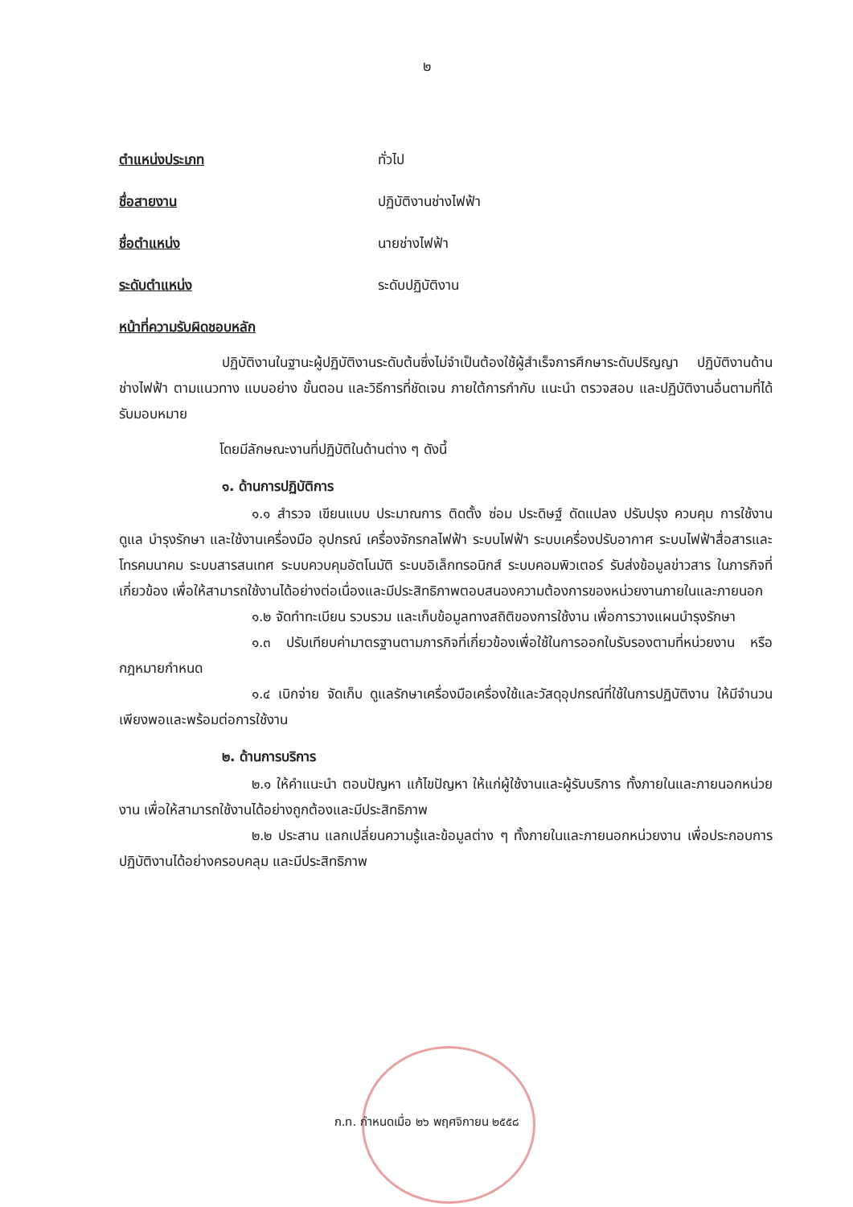๒
ตำแหน่งประเภท ทั่วไป
ชื่อสายงาน ปฏิบัติงานช่างไฟฟ้า
ชื่อตำแหน่ง นายช่างไฟฟ้า
ระดับตำแหน่ง ระดับปฏิบัติงาน
หน้าที่ความรับผิดชอบหลัก
ปฏิบัติงานในฐานะผู้ปฏิบัติงานระดับต้นซึ่งไม่จำเป็นต้องใช้ผู้สำเร็จการศึกษาระดับปริญญา ปฏิบัติงานด้านช่างไฟฟ้า ตามแนวทาง แบบอย่าง ขั้นตอน และวิธีการที่ชัดเจน ภายใต้การกำกับ แนะนำ ตรวจสอบ และปฏิบัติงานอื่นตามที่ได้รับมอบหมาย
โดยมีลักษณะงานที่ปฏิบัติในด้านต่าง ๆ ดังนี้
๑. ด้านการปฏิบัติการ
๑.๑ สำรวจ เขียนแบบ ประมาณการ ติดตั้ง ซ่อม ประดิษฐ์ ดัดแปลง ปรับปรุง ควบคุม การใช้งาน ดูแล บำรุงรักษา และใช้งานเครื่องมือ อุปกรณ์ เครื่องจักรกลไฟฟ้า ระบบไฟฟ้า ระบบเครื่องปรับอากาศ ระบบไฟฟ้าสื่อสารและโทรคมนาคม ระบบสารสนเทศ ระบบควบคุมอัตโนมัติ ระบบอิเล็กทรอนิกส์ ระบบคอมพิวเตอร์ รับส่งข้อมูลข่าวสาร ในภารกิจที่เกี่ยวข้อง เพื่อให้สามารถใช้งานได้อย่างต่อเนื่องและมีประสิทธิภาพตอบสนองความต้องการของหน่วยงานภายในและภายนอก
๑.๒ จัดทำทะเบียน รวบรวม และเก็บข้อมูลทางสถิติของการใช้งาน เพื่อการวางแผนบำรุงรักษา
๑.๓ ปรับเทียบค่ามาตรฐานตามภารกิจที่เกี่ยวข้องเพื่อใช้ในการออกใบรับรองตามที่หน่วยงาน หรือกฎหมายกำหนด
๑.๔ เบิกจ่าย จัดเก็บ ดูแลรักษาเครื่องมือเครื่องใช้และวัสดุอุปกรณ์ที่ใช้ในการปฏิบัติงาน ให้มีจำนวนเพียงพอและพร้อมต่อการใช้งาน
๒. ด้านการบริการ
๒.๑ ให้คำแนะนำ ตอบปัญหา แก้ไขปัญหา ให้แก่ผู้ใช้งานและผู้รับบริการ ทั้งภายในและภายนอกหน่วยงาน เพื่อให้สามารถใช้งานได้อย่างถูกต้องและมีประสิทธิภาพ
๒.๒ ประสาน แลกเปลี่ยนความรู้และข้อมูลต่าง ๆ ทั้งภายในและภายนอกหน่วยงาน เพื่อประกอบการปฏิบัติงานได้อย่างครอบคลุม และมีประสิทธิภาพ
ก.ท. กำหนดเมื่อ ๒๖ พฤศจิกายน ๒๕๕๘